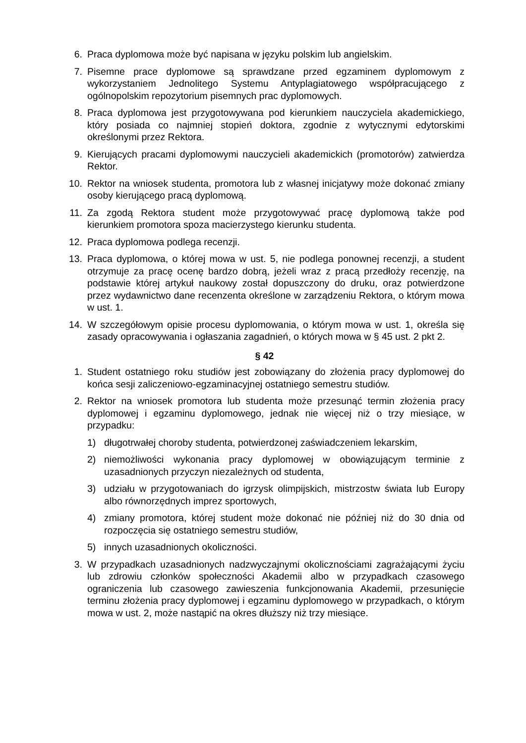6. Praca dyplomowa może być napisana w języku polskim lub angielskim.
7. Pisemne prace dyplomowe są sprawdzane przed egzaminem dyplomowym z wykorzystaniem Jednolitego Systemu Antyplagiatowego współpracującego z ogólnopolskim repozytorium pisemnych prac dyplomowych.
8. Praca dyplomowa jest przygotowywana pod kierunkiem nauczyciela akademickiego, który posiada co najmniej stopień doktora, zgodnie z wytycznymi edytorskimi określonymi przez Rektora.
9. Kierujących pracami dyplomowymi nauczycieli akademickich (promotorów) zatwierdza Rektor.
10. Rektor na wniosek studenta, promotora lub z własnej inicjatywy może dokonać zmiany osoby kierującego pracą dyplomową.
11. Za zgodą Rektora student może przygotowywać pracę dyplomową także pod kierunkiem promotora spoza macierzystego kierunku studenta.
12. Praca dyplomowa podlega recenzji.
13. Praca dyplomowa, o której mowa w ust. 5, nie podlega ponownej recenzji, a student otrzymuje za pracę ocenę bardzo dobrą, jeżeli wraz z pracą przedłoży recenzję, na podstawie której artykuł naukowy został dopuszczony do druku, oraz potwierdzone przez wydawnictwo dane recenzenta określone w zarządzeniu Rektora, o którym mowa w ust. 1.
14. W szczegółowym opisie procesu dyplomowania, o którym mowa w ust. 1, określa się zasady opracowywania i ogłaszania zagadnień, o których mowa w § 45 ust. 2 pkt 2.
§ 42
1. Student ostatniego roku studiów jest zobowiązany do złożenia pracy dyplomowej do końca sesji zaliczeniowo-egzaminacyjnej ostatniego semestru studiów.
2. Rektor na wniosek promotora lub studenta może przesunąć termin złożenia pracy dyplomowej i egzaminu dyplomowego, jednak nie więcej niż o trzy miesiące, w przypadku:
1) długotrwałej choroby studenta, potwierdzonej zaświadczeniem lekarskim,
2) niemożliwości wykonania pracy dyplomowej w obowiązującym terminie z uzasadnionych przyczyn niezależnych od studenta,
3) udziału w przygotowaniach do igrzysk olimpijskich, mistrzostw świata lub Europy albo równorzędnych imprez sportowych,
4) zmiany promotora, której student może dokonać nie później niż do 30 dnia od rozpoczęcia się ostatniego semestru studiów,
5) innych uzasadnionych okoliczności.
3. W przypadkach uzasadnionych nadzwyczajnymi okolicznościami zagrażającymi życiu lub zdrowiu członków społeczności Akademii albo w przypadkach czasowego ograniczenia lub czasowego zawieszenia funkcjonowania Akademii, przesunięcie terminu złożenia pracy dyplomowej i egzaminu dyplomowego w przypadkach, o którym mowa w ust. 2, może nastąpić na okres dłuższy niż trzy miesiące.